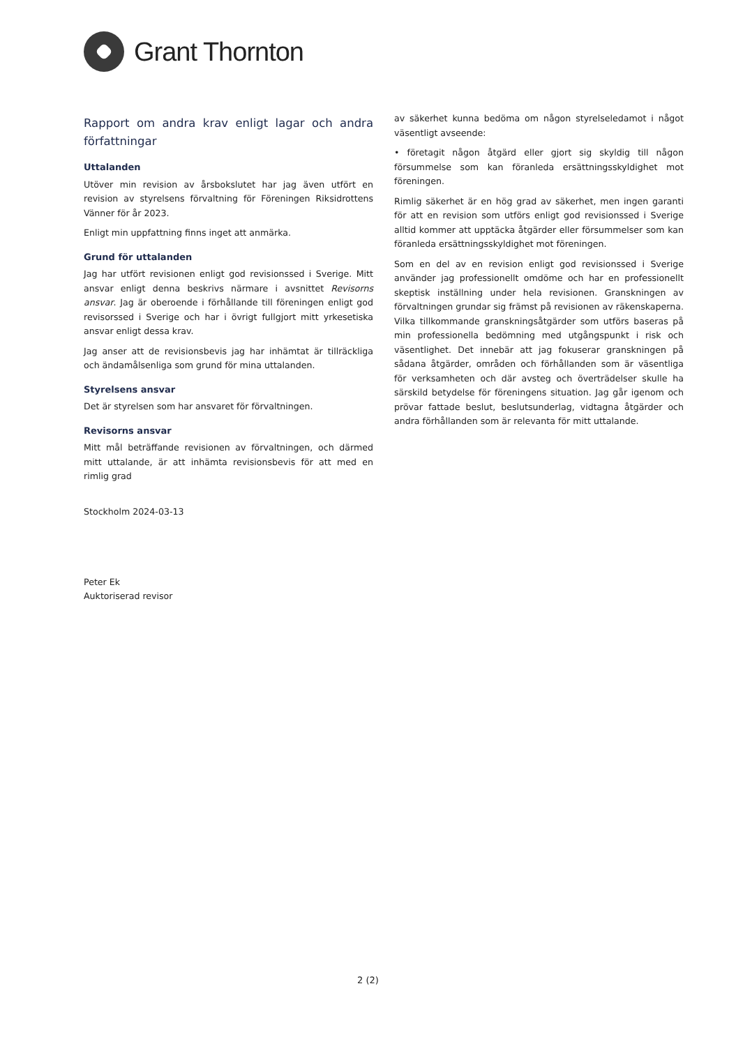Grant Thornton
Rapport om andra krav enligt lagar och andra författningar
Uttalanden
Utöver min revision av årsbokslutet har jag även utfört en revision av styrelsens förvaltning för Föreningen Riksidrottens Vänner för år 2023.
Enligt min uppfattning finns inget att anmärka.
Grund för uttalanden
Jag har utfört revisionen enligt god revisionssed i Sverige. Mitt ansvar enligt denna beskrivs närmare i avsnittet Revisorns ansvar. Jag är oberoende i förhållande till föreningen enligt god revisorssed i Sverige och har i övrigt fullgjort mitt yrkesetiska ansvar enligt dessa krav.
Jag anser att de revisionsbevis jag har inhämtat är tillräckliga och ändamålsenliga som grund för mina uttalanden.
Styrelsens ansvar
Det är styrelsen som har ansvaret för förvaltningen.
Revisorns ansvar
Mitt mål beträffande revisionen av förvaltningen, och därmed mitt uttalande, är att inhämta revisionsbevis för att med en rimlig grad
av säkerhet kunna bedöma om någon styrelseledamot i något väsentligt avseende:
• företagit någon åtgärd eller gjort sig skyldig till någon försummelse som kan föranleda ersättningsskyldighet mot föreningen.
Rimlig säkerhet är en hög grad av säkerhet, men ingen garanti för att en revision som utförs enligt god revisionssed i Sverige alltid kommer att upptäcka åtgärder eller försummelser som kan föranleda ersättningsskyldighet mot föreningen.
Som en del av en revision enligt god revisionssed i Sverige använder jag professionellt omdöme och har en professionellt skeptisk inställning under hela revisionen. Granskningen av förvaltningen grundar sig främst på revisionen av räkenskaperna. Vilka tillkommande granskningsåtgärder som utförs baseras på min professionella bedömning med utgångspunkt i risk och väsentlighet. Det innebär att jag fokuserar granskningen på sådana åtgärder, områden och förhållanden som är väsentliga för verksamheten och där avsteg och överträdelser skulle ha särskild betydelse för föreningens situation. Jag går igenom och prövar fattade beslut, beslutsunderlag, vidtagna åtgärder och andra förhållanden som är relevanta för mitt uttalande.
Stockholm 2024-03-13
Peter Ek
Auktoriserad revisor
2 (2)